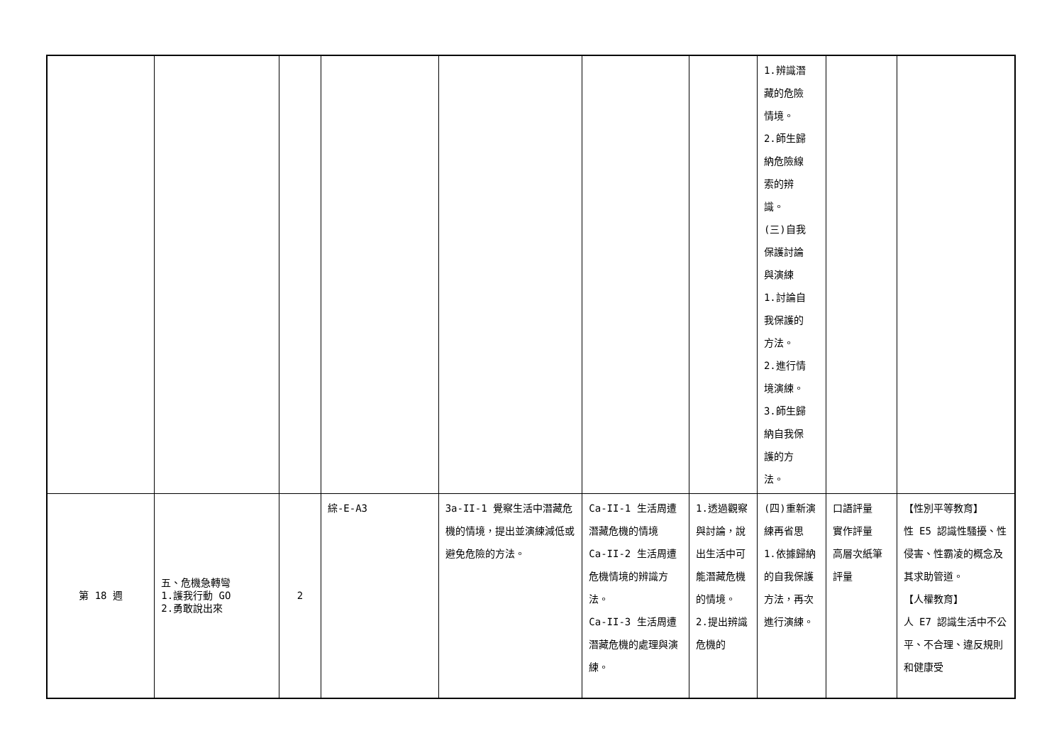| | | | | | | | 1.辨識潛 藏的危險 情境。 2.師生歸 納危險線 索的辨 識。 (三)自我 保護討論 與演練 1.討論自 我保護的 方法。 2.進行情 境演練。 3.師生歸 納自我保 護的方 法。 | | |
| 第 18 週 | 五、危機急轉彎 1.護我行動 GO 2.勇敢說出來 | 2 | 綜-E-A3 | 3a-II-1 覺察生活中潛藏危機的情境，提出並演練減低或避免危險的方法。 | Ca-II-1 生活周遭潛藏危機的情境 Ca-II-2 生活周遭危機情境的辨識方法。 Ca-II-3 生活周遭潛藏危機的處理與演練。 | 1.透過觀察與討論，說出生活中可能潛藏危機的情境。 2.提出辨識危機的 | (四)重新演練再省思 1.依據歸納的自我保護方法，再次進行演練。 | 口語評量 實作評量 高層次紙筆評量 | 【性別平等教育】 性 E5 認識性騷擾、性侵害、性霸凌的概念及其求助管道。 【人權教育】 人 E7 認識生活中不公平、不合理、違反規則和健康受 |